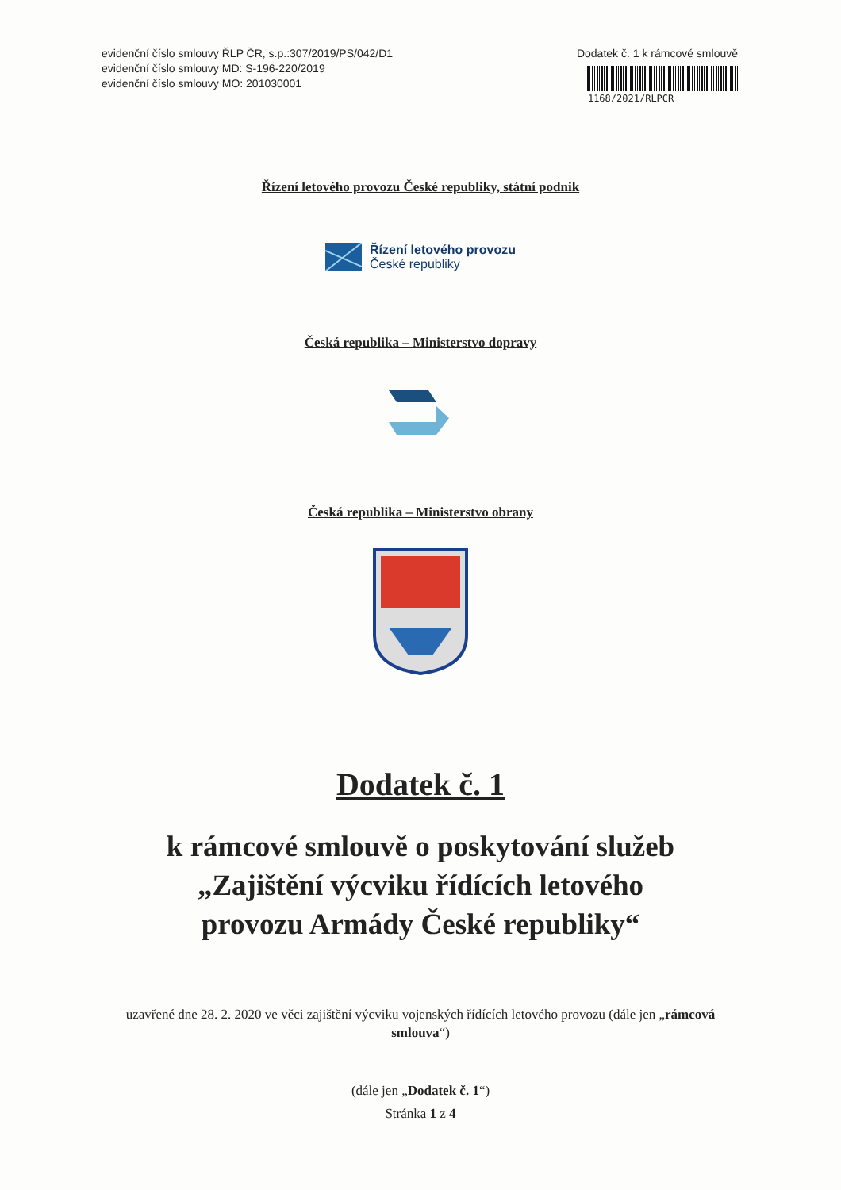evidenční číslo smlouvy ŘLP ČR, s.p.:307/2019/PS/042/D1
evidenční číslo smlouvy MD: S-196-220/2019
evidenční číslo smlouvy MO: 201030001
Dodatek č. 1 k rámcové smlouvě
1168/2021/RLPCR
Řízení letového provozu České republiky, státní podnik
Řízení letového provozu
České republiky
Česká republika – Ministerstvo dopravy
Česká republika – Ministerstvo obrany
Dodatek č. 1
k rámcové smlouvě o poskytování služeb
„Zajištění výcviku řídících letového
provozu Armády České republiky“
uzavřené dne 28. 2. 2020 ve věci zajištění výcviku vojenských řídících letového provozu (dále jen „rámcová smlouva“)
(dále jen „Dodatek č. 1“)
Stránka 1 z 4